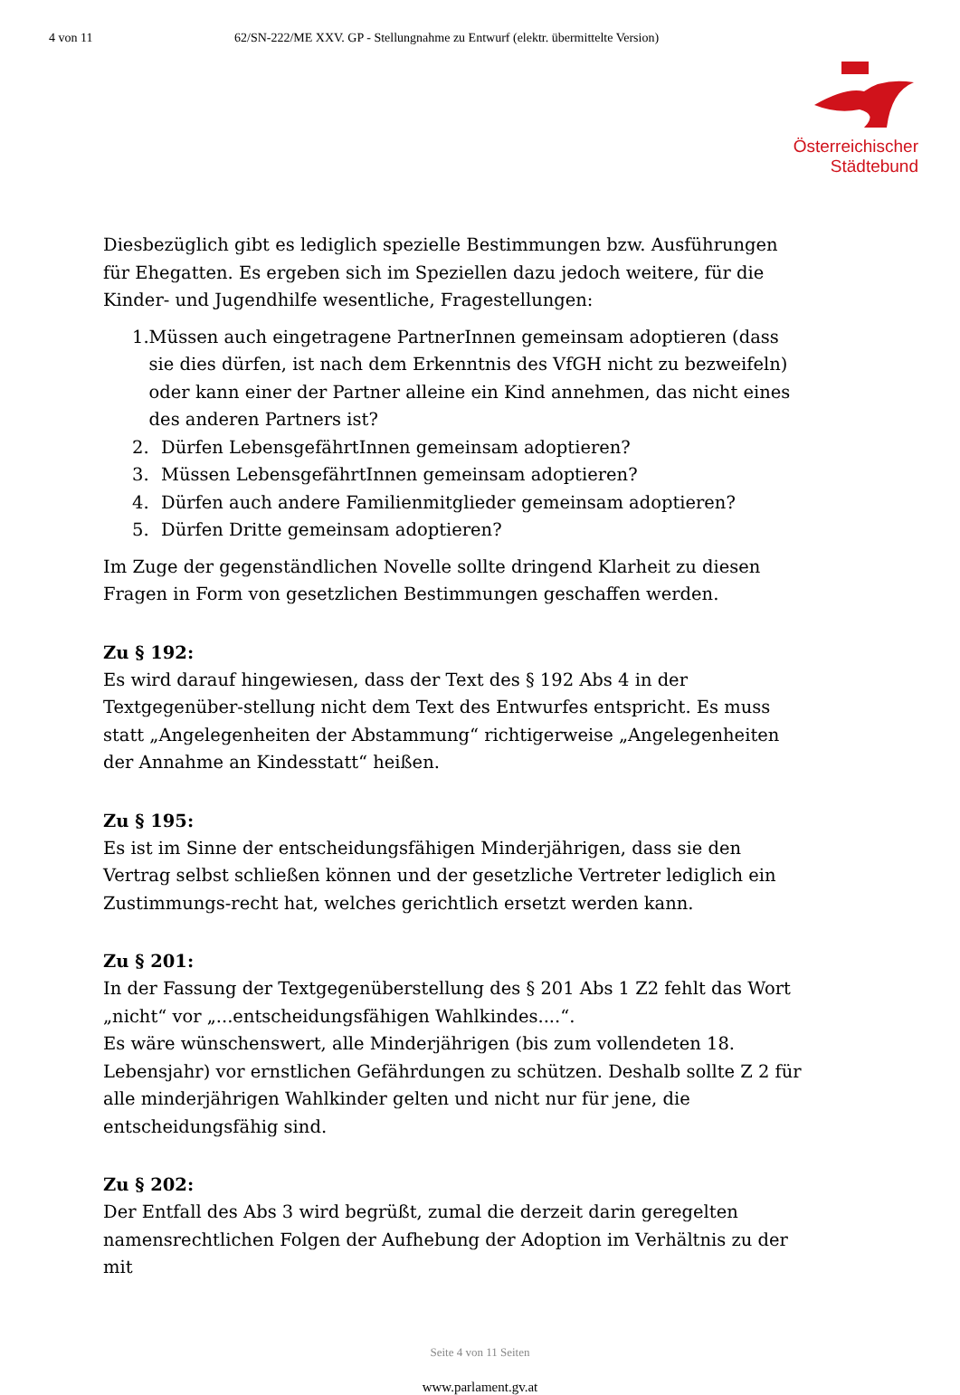4 von 11 62/SN-222/ME XXV. GP - Stellungnahme zu Entwurf (elektr. übermittelte Version)
Österreichischer
Städtebund
Diesbezüglich gibt es lediglich spezielle Bestimmungen bzw. Ausführungen für Ehegatten. Es ergeben sich im Speziellen dazu jedoch weitere, für die Kinder- und Jugendhilfe wesentliche, Fragestellungen:
1. Müssen auch eingetragene PartnerInnen gemeinsam adoptieren (dass sie dies dürfen, ist nach dem Erkenntnis des VfGH nicht zu bezweifeln) oder kann einer der Partner alleine ein Kind annehmen, das nicht eines des anderen Partners ist?
2. Dürfen LebensgefährtInnen gemeinsam adoptieren?
3. Müssen LebensgefährtInnen gemeinsam adoptieren?
4. Dürfen auch andere Familienmitglieder gemeinsam adoptieren?
5. Dürfen Dritte gemeinsam adoptieren?
Im Zuge der gegenständlichen Novelle sollte dringend Klarheit zu diesen Fragen in Form von gesetzlichen Bestimmungen geschaffen werden.
Zu § 192:
Es wird darauf hingewiesen, dass der Text des § 192 Abs 4 in der Textgegenüber-stellung nicht dem Text des Entwurfes entspricht. Es muss statt „Angelegenheiten der Abstammung“ richtigerweise „Angelegenheiten der Annahme an Kindesstatt“ heißen.
Zu § 195:
Es ist im Sinne der entscheidungsfähigen Minderjährigen, dass sie den Vertrag selbst schließen können und der gesetzliche Vertreter lediglich ein Zustimmungs-recht hat, welches gerichtlich ersetzt werden kann.
Zu § 201:
In der Fassung der Textgegenüberstellung des § 201 Abs 1 Z2 fehlt das Wort „nicht“ vor „...entscheidungsfähigen Wahlkindes....“.
Es wäre wünschenswert, alle Minderjährigen (bis zum vollendeten 18. Lebensjahr) vor ernstlichen Gefährdungen zu schützen. Deshalb sollte Z 2 für alle minderjährigen Wahlkinder gelten und nicht nur für jene, die entscheidungsfähig sind.
Zu § 202:
Der Entfall des Abs 3 wird begrüßt, zumal die derzeit darin geregelten namensrechtlichen Folgen der Aufhebung der Adoption im Verhältnis zu der mit
Seite 4 von 11 Seiten
www.parlament.gv.at